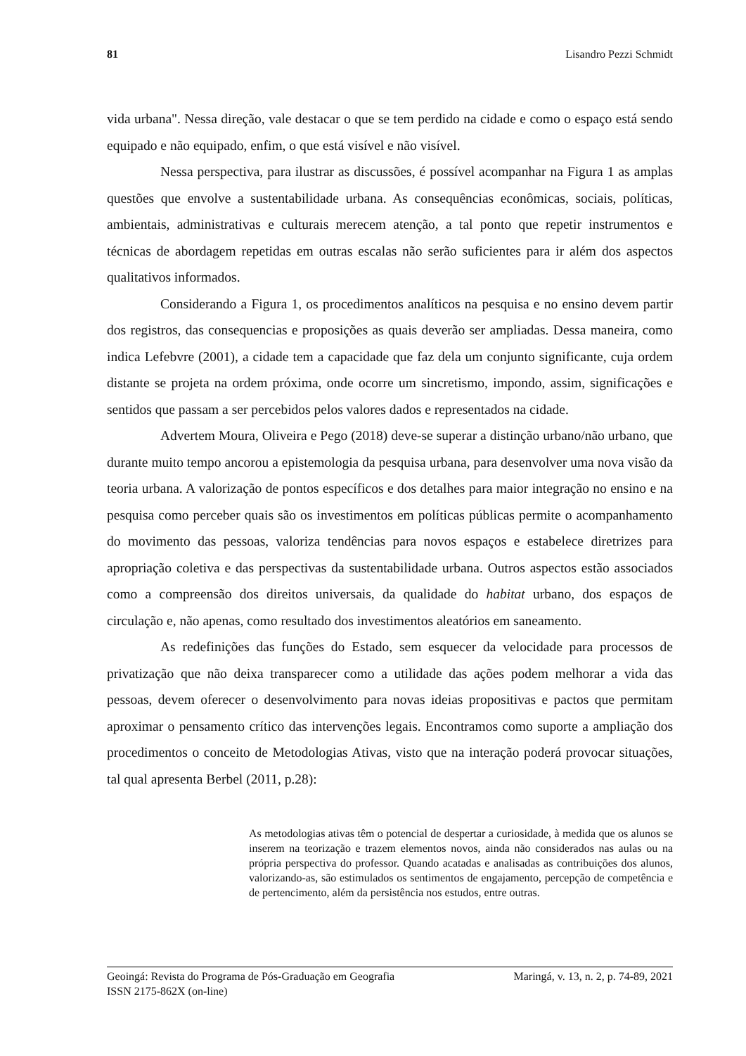81 Lisandro Pezzi Schmidt
vida urbana". Nessa direção, vale destacar o que se tem perdido na cidade e como o espaço está sendo equipado e não equipado, enfim, o que está visível e não visível.
Nessa perspectiva, para ilustrar as discussões, é possível acompanhar na Figura 1 as amplas questões que envolve a sustentabilidade urbana. As consequências econômicas, sociais, políticas, ambientais, administrativas e culturais merecem atenção, a tal ponto que repetir instrumentos e técnicas de abordagem repetidas em outras escalas não serão suficientes para ir além dos aspectos qualitativos informados.
Considerando a Figura 1, os procedimentos analíticos na pesquisa e no ensino devem partir dos registros, das consequencias e proposições as quais deverão ser ampliadas. Dessa maneira, como indica Lefebvre (2001), a cidade tem a capacidade que faz dela um conjunto significante, cuja ordem distante se projeta na ordem próxima, onde ocorre um sincretismo, impondo, assim, significações e sentidos que passam a ser percebidos pelos valores dados e representados na cidade.
Advertem Moura, Oliveira e Pego (2018) deve-se superar a distinção urbano/não urbano, que durante muito tempo ancorou a epistemologia da pesquisa urbana, para desenvolver uma nova visão da teoria urbana. A valorização de pontos específicos e dos detalhes para maior integração no ensino e na pesquisa como perceber quais são os investimentos em políticas públicas permite o acompanhamento do movimento das pessoas, valoriza tendências para novos espaços e estabelece diretrizes para apropriação coletiva e das perspectivas da sustentabilidade urbana. Outros aspectos estão associados como a compreensão dos direitos universais, da qualidade do habitat urbano, dos espaços de circulação e, não apenas, como resultado dos investimentos aleatórios em saneamento.
As redefinições das funções do Estado, sem esquecer da velocidade para processos de privatização que não deixa transparecer como a utilidade das ações podem melhorar a vida das pessoas, devem oferecer o desenvolvimento para novas ideias propositivas e pactos que permitam aproximar o pensamento crítico das intervenções legais. Encontramos como suporte a ampliação dos procedimentos o conceito de Metodologias Ativas, visto que na interação poderá provocar situações, tal qual apresenta Berbel (2011, p.28):
As metodologias ativas têm o potencial de despertar a curiosidade, à medida que os alunos se inserem na teorização e trazem elementos novos, ainda não considerados nas aulas ou na própria perspectiva do professor. Quando acatadas e analisadas as contribuições dos alunos, valorizando-as, são estimulados os sentimentos de engajamento, percepção de competência e de pertencimento, além da persistência nos estudos, entre outras.
Geoingá: Revista do Programa de Pós-Graduação em Geografia Maringá, v. 13, n. 2, p. 74-89, 2021
ISSN 2175-862X (on-line)